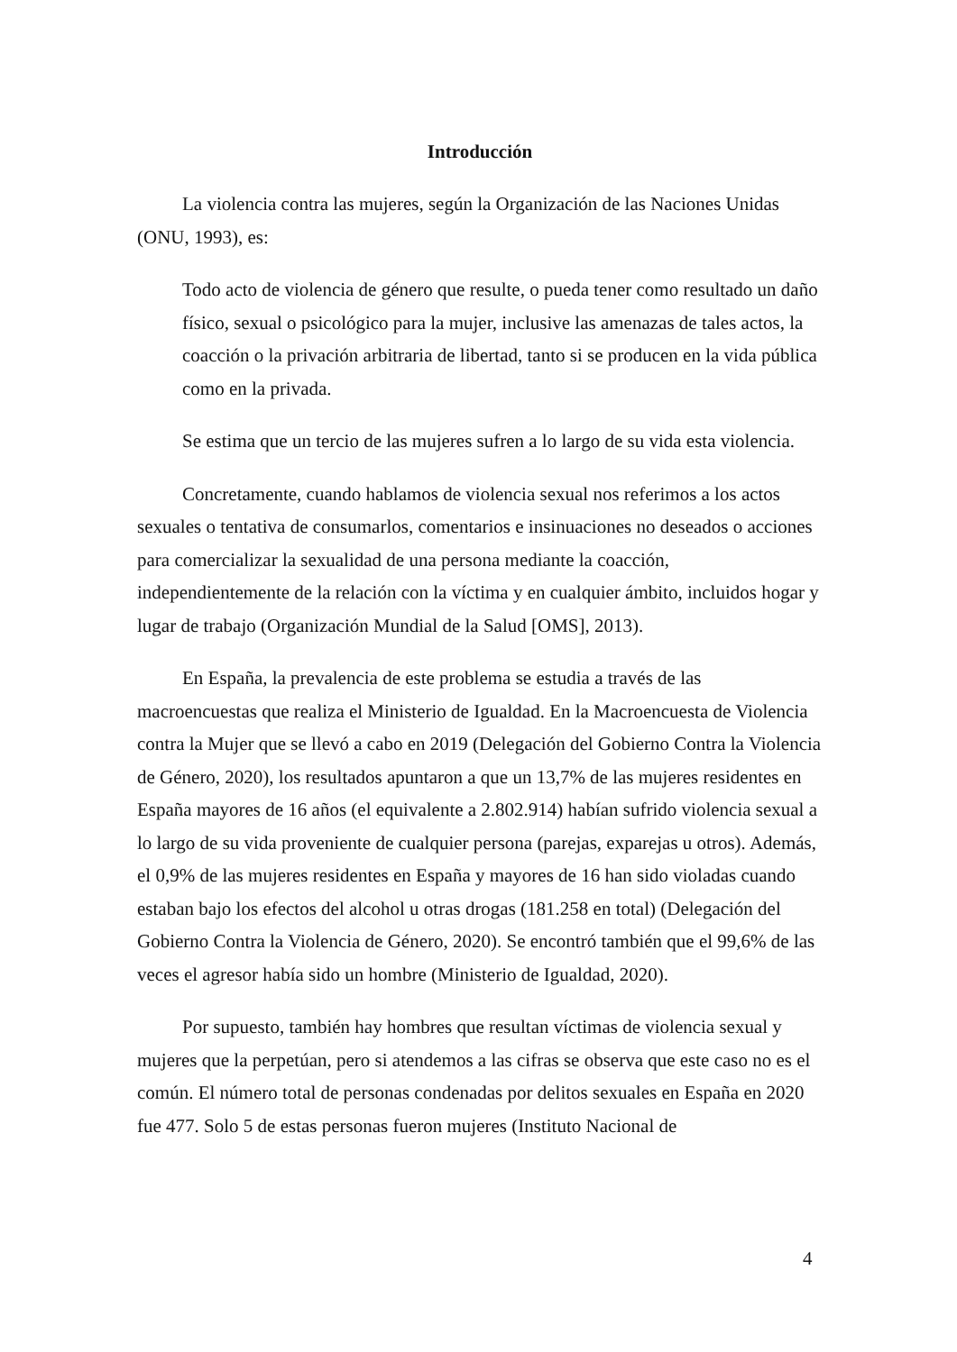Introducción
La violencia contra las mujeres, según la Organización de las Naciones Unidas (ONU, 1993), es:
Todo acto de violencia de género que resulte, o pueda tener como resultado un daño físico, sexual o psicológico para la mujer, inclusive las amenazas de tales actos, la coacción o la privación arbitraria de libertad, tanto si se producen en la vida pública como en la privada.
Se estima que un tercio de las mujeres sufren a lo largo de su vida esta violencia.
Concretamente, cuando hablamos de violencia sexual nos referimos a los actos sexuales o tentativa de consumarlos, comentarios e insinuaciones no deseados o acciones para comercializar la sexualidad de una persona mediante la coacción, independientemente de la relación con la víctima y en cualquier ámbito, incluidos hogar y lugar de trabajo (Organización Mundial de la Salud [OMS], 2013).
En España, la prevalencia de este problema se estudia a través de las macroencuestas que realiza el Ministerio de Igualdad. En la Macroencuesta de Violencia contra la Mujer que se llevó a cabo en 2019 (Delegación del Gobierno Contra la Violencia de Género, 2020), los resultados apuntaron a que un 13,7% de las mujeres residentes en España mayores de 16 años (el equivalente a 2.802.914) habían sufrido violencia sexual a lo largo de su vida proveniente de cualquier persona (parejas, exparejas u otros). Además, el 0,9% de las mujeres residentes en España y mayores de 16 han sido violadas cuando estaban bajo los efectos del alcohol u otras drogas (181.258 en total) (Delegación del Gobierno Contra la Violencia de Género, 2020). Se encontró también que el 99,6% de las veces el agresor había sido un hombre (Ministerio de Igualdad, 2020).
Por supuesto, también hay hombres que resultan víctimas de violencia sexual y mujeres que la perpetúan, pero si atendemos a las cifras se observa que este caso no es el común. El número total de personas condenadas por delitos sexuales en España en 2020 fue 477. Solo 5 de estas personas fueron mujeres (Instituto Nacional de
4